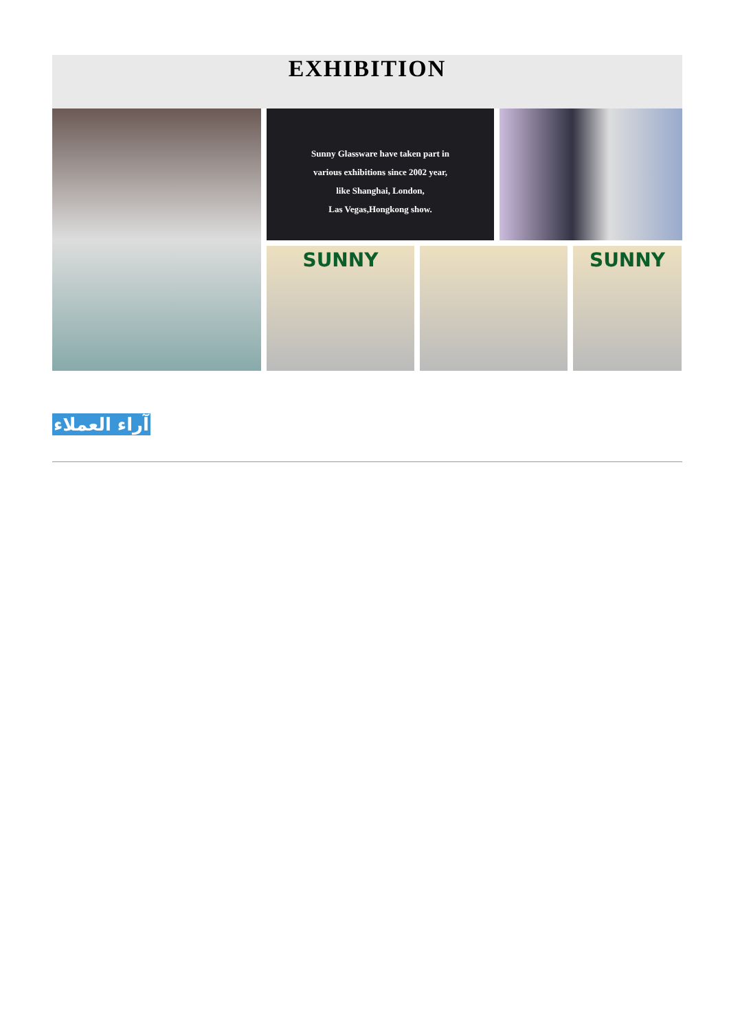EXHIBITION
Sunny Glassware have taken part in
various exhibitions since 2002 year,
like Shanghai, London,
Las Vegas,Hongkong show.
SUNNY
SUNNY
آراء العملاء